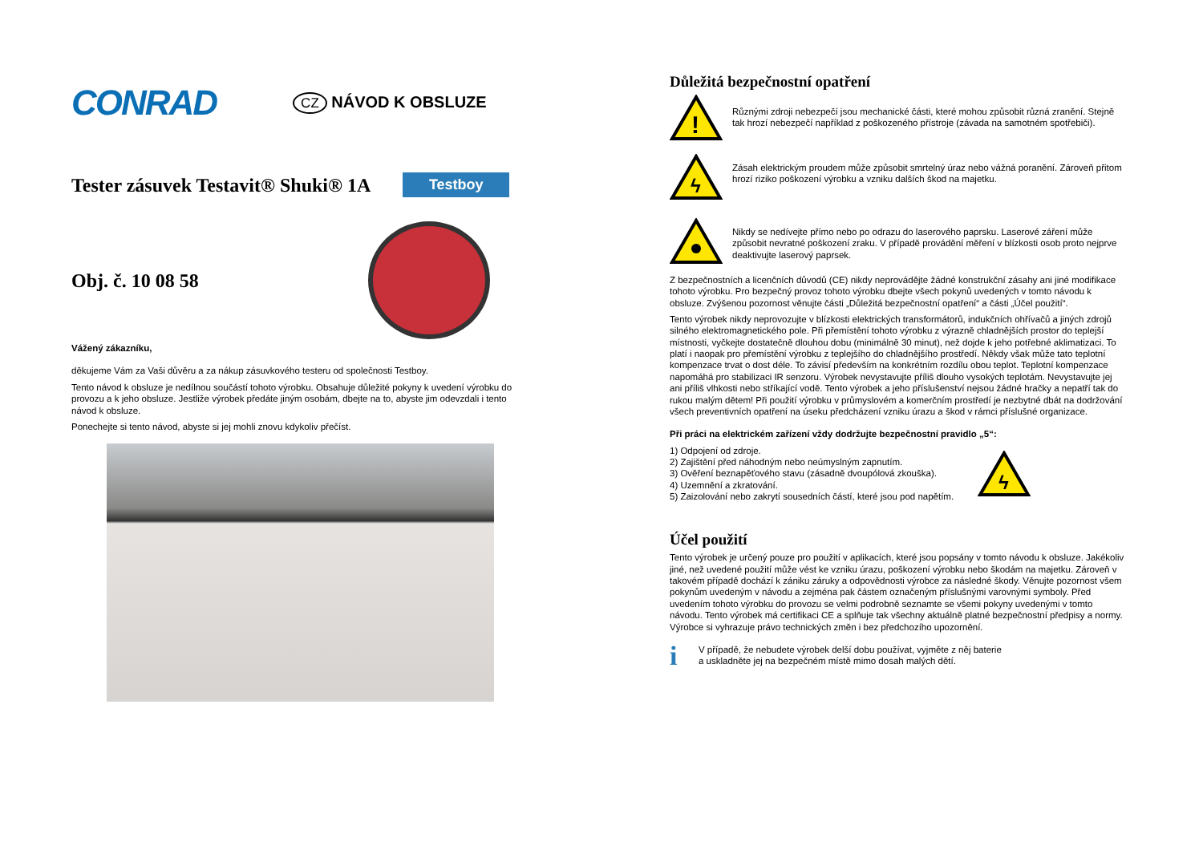CONRAD
CZ NÁVOD K OBSLUZE
Tester zásuvek Testavit® Shuki® 1A
Testboy
Obj. č. 10 08 58
Vážený zákazníku,
děkujeme Vám za Vaši důvěru a za nákup zásuvkového testeru od společnosti Testboy.
Tento návod k obsluze je nedílnou součástí tohoto výrobku. Obsahuje důležité pokyny k uvedení výrobku do provozu a k jeho obsluze. Jestliže výrobek předáte jiným osobám, dbejte na to, abyste jim odevzdali i tento návod k obsluze.
Ponechejte si tento návod, abyste si jej mohli znovu kdykoliv přečíst.
Důležitá bezpečnostní opatření
!
Různými zdroji nebezpečí jsou mechanické části, které mohou způsobit různá zranění. Stejně tak hrozí nebezpečí například z poškozeného přístroje (závada na samotném spotřebiči).
ϟ
Zásah elektrickým proudem může způsobit smrtelný úraz nebo vážná poranění. Zároveň přitom hrozí riziko poškození výrobku a vzniku dalších škod na majetku.
Nikdy se nedívejte přímo nebo po odrazu do laserového paprsku. Laserové záření může způsobit nevratné poškození zraku. V případě provádění měření v blízkosti osob proto nejprve deaktivujte laserový paprsek.
Z bezpečnostních a licenčních důvodů (CE) nikdy neprovádějte žádné konstrukční zásahy ani jiné modifikace tohoto výrobku. Pro bezpečný provoz tohoto výrobku dbejte všech pokynů uvedených v tomto návodu k obsluze. Zvýšenou pozornost věnujte části „Důležitá bezpečnostní opatření“ a části „Účel použití“.
Tento výrobek nikdy neprovozujte v blízkosti elektrických transformátorů, indukčních ohřívačů a jiných zdrojů silného elektromagnetického pole. Při přemístění tohoto výrobku z výrazně chladnějších prostor do teplejší místnosti, vyčkejte dostatečně dlouhou dobu (minimálně 30 minut), než dojde k jeho potřebné aklimatizaci. To platí i naopak pro přemístění výrobku z teplejšího do chladnějšího prostředí. Někdy však může tato teplotní kompenzace trvat o dost déle. To závisí především na konkrétním rozdílu obou teplot. Teplotní kompenzace napomáhá pro stabilizaci IR senzoru. Výrobek nevystavujte příliš dlouho vysokých teplotám. Nevystavujte jej ani příliš vlhkosti nebo stříkající vodě. Tento výrobek a jeho příslušenství nejsou žádné hračky a nepatří tak do rukou malým dětem! Při použití výrobku v průmyslovém a komerčním prostředí je nezbytné dbát na dodržování všech preventivních opatření na úseku předcházení vzniku úrazu a škod v rámci příslušné organizace.
Při práci na elektrickém zařízení vždy dodržujte bezpečnostní pravidlo „5“:
1) Odpojení od zdroje.
2) Zajištění před náhodným nebo neúmyslným zapnutím.
3) Ověření beznapěťového stavu (zásadně dvoupólová zkouška).
4) Uzemnění a zkratování.
5) Zaizolování nebo zakrytí sousedních částí, které jsou pod napětím.
ϟ
Účel použití
Tento výrobek je určený pouze pro použití v aplikacích, které jsou popsány v tomto návodu k obsluze. Jakékoliv jiné, než uvedené použití může vést ke vzniku úrazu, poškození výrobku nebo škodám na majetku. Zároveň v takovém případě dochází k zániku záruky a odpovědnosti výrobce za následné škody. Věnujte pozornost všem pokynům uvedeným v návodu a zejména pak částem označeným příslušnými varovnými symboly. Před uvedením tohoto výrobku do provozu se velmi podrobně seznamte se všemi pokyny uvedenými v tomto návodu. Tento výrobek má certifikaci CE a splňuje tak všechny aktuálně platné bezpečnostní předpisy a normy. Výrobce si vyhrazuje právo technických změn i bez předchozího upozornění.
i
V případě, že nebudete výrobek delší dobu používat, vyjměte z něj baterie
a uskladněte jej na bezpečném místě mimo dosah malých dětí.